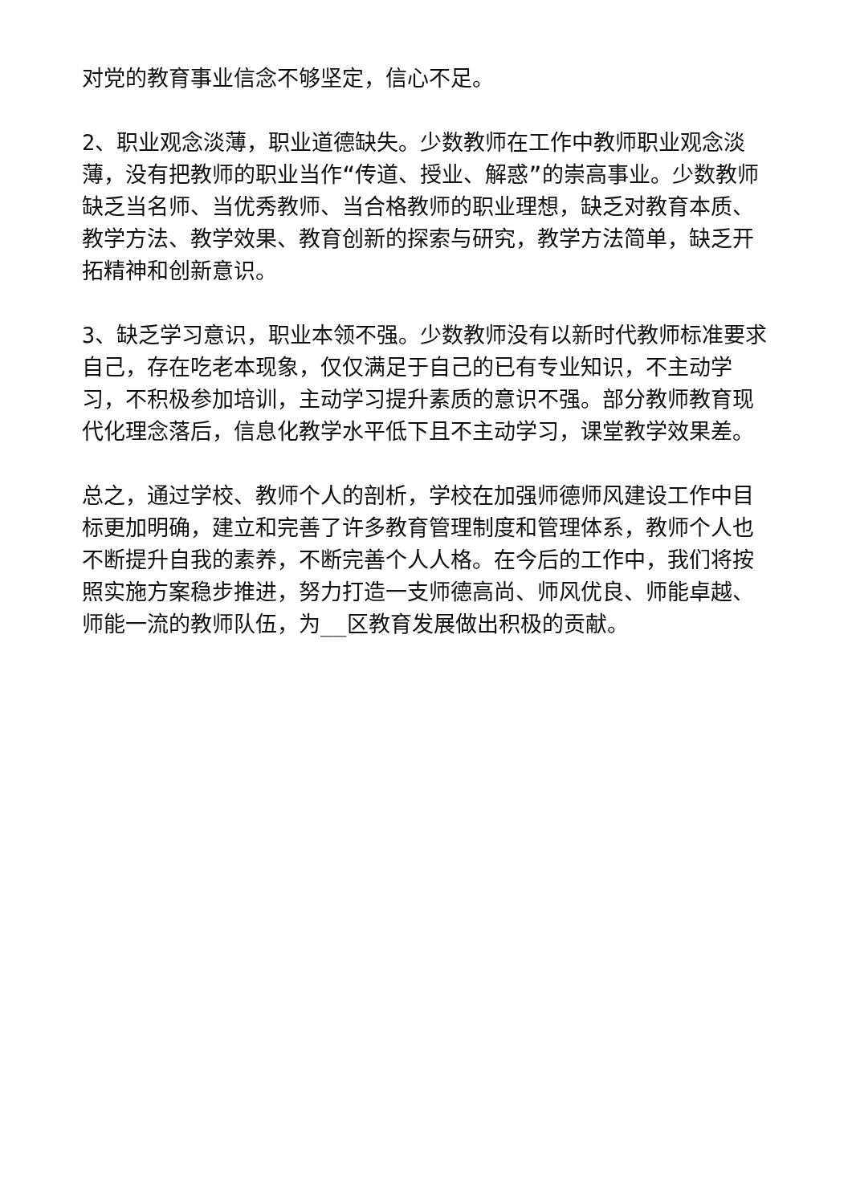对党的教育事业信念不够坚定，信心不足。
2、职业观念淡薄，职业道德缺失。少数教师在工作中教师职业观念淡薄，没有把教师的职业当作“传道、授业、解惑”的崇高事业。少数教师缺乏当名师、当优秀教师、当合格教师的职业理想，缺乏对教育本质、教学方法、教学效果、教育创新的探索与研究，教学方法简单，缺乏开拓精神和创新意识。
3、缺乏学习意识，职业本领不强。少数教师没有以新时代教师标准要求自己，存在吃老本现象，仅仅满足于自己的已有专业知识，不主动学习，不积极参加培训，主动学习提升素质的意识不强。部分教师教育现代化理念落后，信息化教学水平低下且不主动学习，课堂教学效果差。
总之，通过学校、教师个人的剖析，学校在加强师德师风建设工作中目标更加明确，建立和完善了许多教育管理制度和管理体系，教师个人也不断提升自我的素养，不断完善个人人格。在今后的工作中，我们将按照实施方案稳步推进，努力打造一支师德高尚、师风优良、师能卓越、师能一流的教师队伍，为__区教育发展做出积极的贡献。